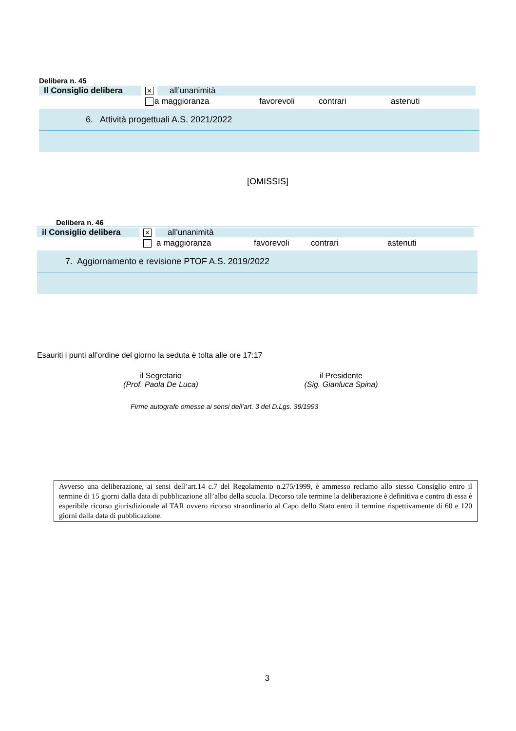Delibera n. 45
Il Consiglio delibera ✕ all’unanimità
a maggioranza favorevoli contrari astenuti
6. Attività progettuali A.S. 2021/2022
[OMISSIS]
Delibera n. 46
il Consiglio delibera ✕ all’unanimità
a maggioranza favorevoli contrari astenuti
7. Aggiornamento e revisione PTOF A.S. 2019/2022
Esauriti i punti all’ordine del giorno la seduta è tolta alle ore 17:17
il Segretario
(Prof. Paola De Luca)
il Presidente
(Sig. Gianluca Spina)
Firme autografe omesse ai sensi dell’art. 3 del D.Lgs. 39/1993
Avverso una deliberazione, ai sensi dell’art.14 c.7 del Regolamento n.275/1999, è ammesso reclamo allo stesso Consiglio entro il termine di 15 giorni dalla data di pubblicazione all’albo della scuola. Decorso tale termine la deliberazione è definitiva e contro di essa è esperibile ricorso giurisdizionale al TAR ovvero ricorso straordinario al Capo dello Stato entro il termine rispettivamente di 60 e 120 giorni dalla data di pubblicazione.
3